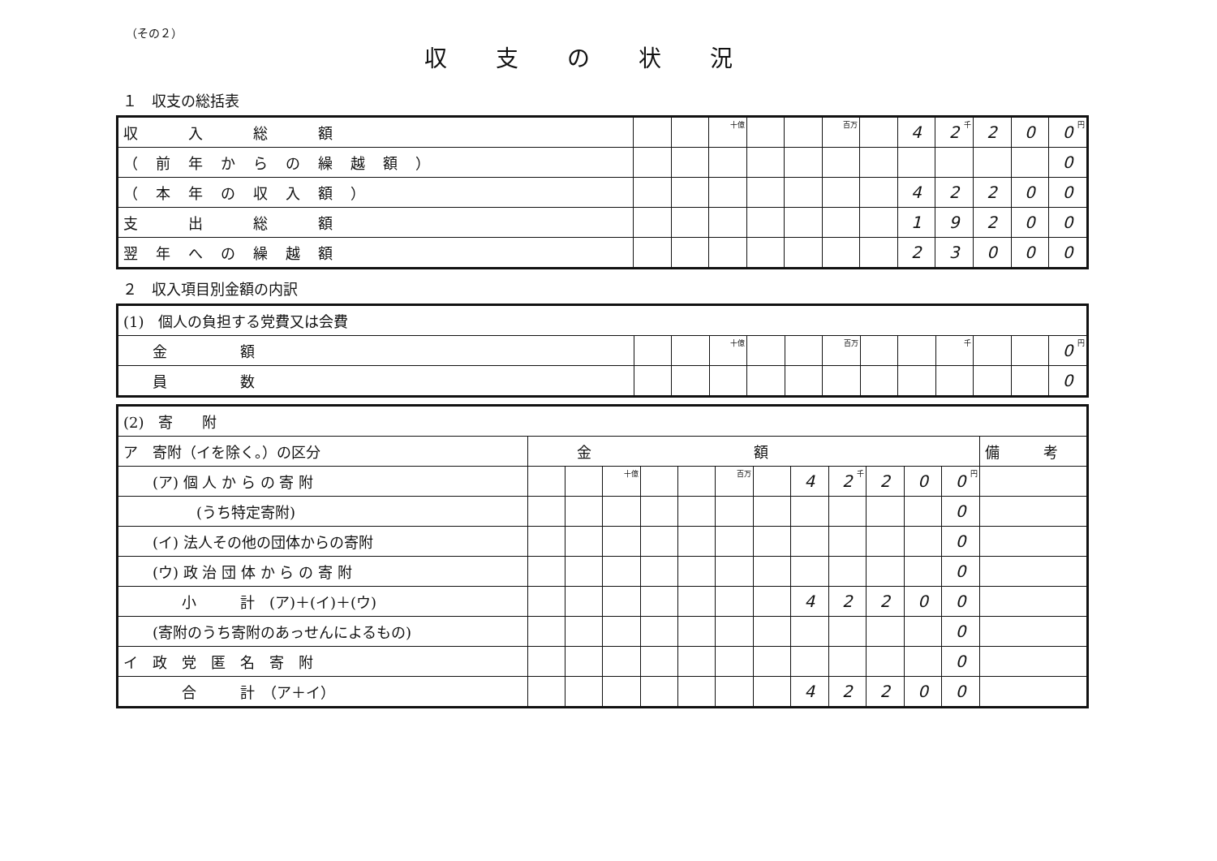（その２）
収支の状況
１　収支の総括表
| 収 入 総 額 | | | 十億 | | | 百万 | | 4 | 2 千 | 2 | 0 | 0 円 |
| （前年からの繰越額） | | | | | | | | | | | | 0 |
| （本年の収入額） | | | | | | | | 4 | 2 | 2 | 0 | 0 |
| 支 出 総 額 | | | | | | | | 1 | 9 | 2 | 0 | 0 |
| 翌年への繰越額 | | | | | | | | 2 | 3 | 0 | 0 | 0 |
２　収入項目別金額の内訳
| (1) 個人の負担する党費又は会費 | | | | | | | | | | | | |
| 金 額 | | | 十億 | | | 百万 | | | 千 | | | 0 円 |
| 員 数 | | | | | | | | | | | | 0 |
| (2) 寄 附 | | | | | | | | | | | | | |
| ア 寄附（イを除く。）の区分 | 金額 | | | | | | | | | | | | 備 考 |
| (ア) 個 人 か ら の 寄 附 | | | 十億 | | | 百万 | | 4 | 2 千 | 2 | 0 | 0 円 | |
| (うち特定寄附) | | | | | | | | | | | | 0 | |
| (イ) 法人その他の団体からの寄附 | | | | | | | | | | | | 0 | |
| (ウ) 政 治 団 体 か ら の 寄 附 | | | | | | | | | | | | 0 | |
| 小 計 (ア)＋(イ)＋(ウ) | | | | | | | | 4 | 2 | 2 | 0 | 0 | |
| (寄附のうち寄附のあっせんによるもの) | | | | | | | | | | | | 0 | |
| イ 政 党 匿 名 寄 附 | | | | | | | | | | | | 0 | |
| 合 計 （ア＋イ） | | | | | | | | 4 | 2 | 2 | 0 | 0 | |